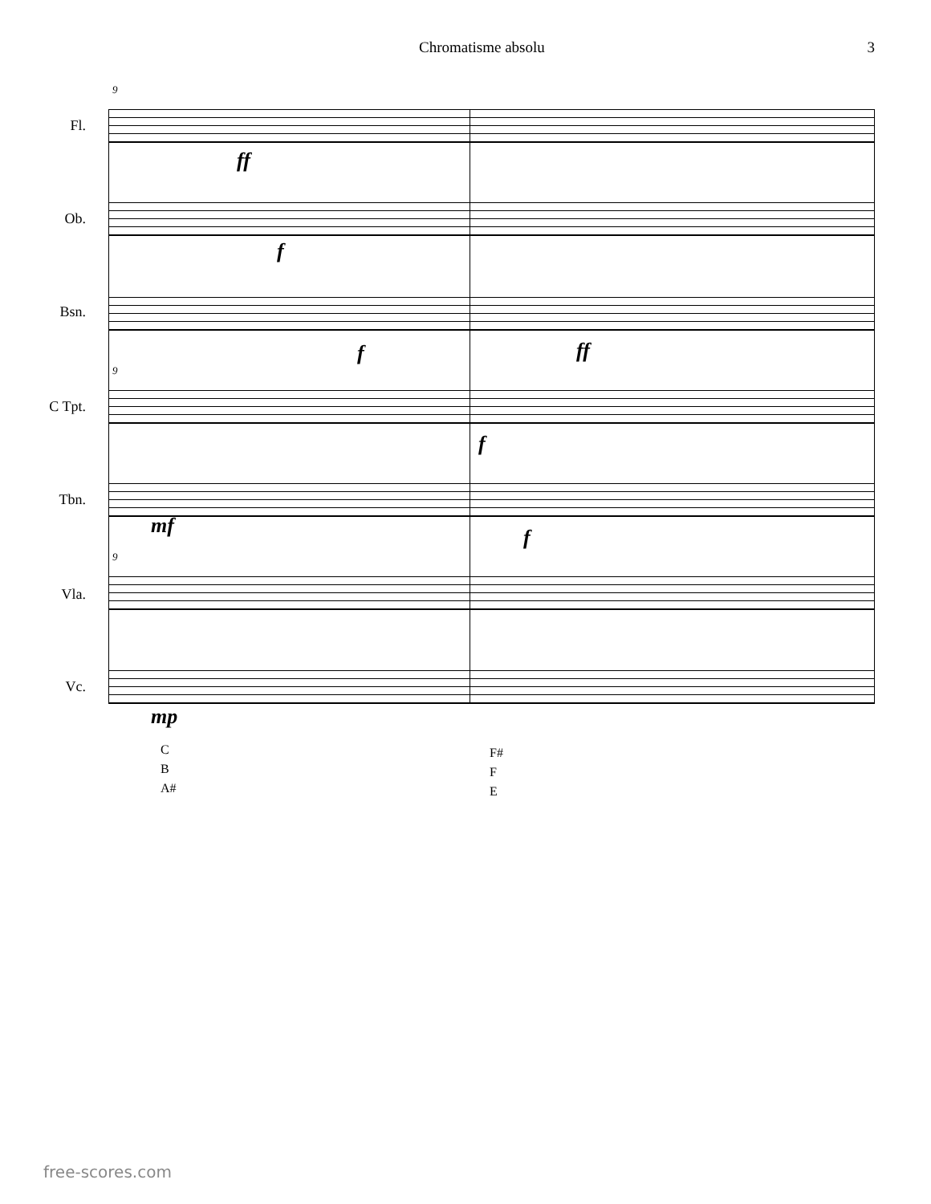Chromatisme absolu 3
9
Fl.
ff
Ob.
f
Bsn.
f ff
9
C Tpt.
f
Tbn.
mf f
9
Vla.
Vc.
mp
C
B
A#
F#
F
E
free-scores.com